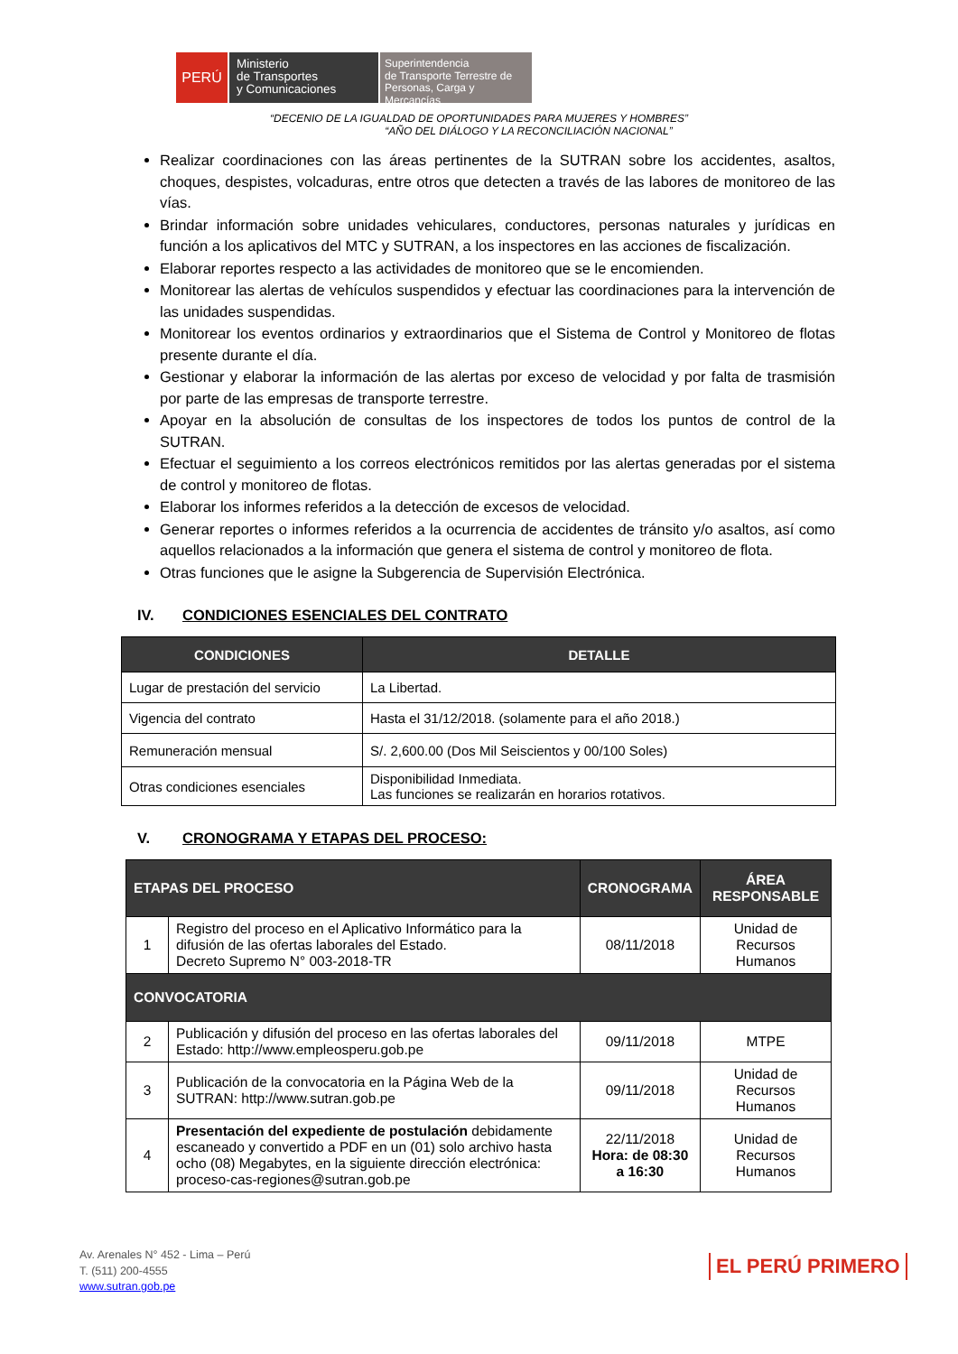PERÚ
Ministerio
de Transportes
y Comunicaciones
Superintendencia
de Transporte Terrestre de
Personas, Carga y Mercancías
“DECENIO DE LA IGUALDAD DE OPORTUNIDADES PARA MUJERES Y HOMBRES”
“AÑO DEL DIÁLOGO Y LA RECONCILIACIÓN NACIONAL”
Realizar coordinaciones con las áreas pertinentes de la SUTRAN sobre los accidentes, asaltos, choques, despistes, volcaduras, entre otros que detecten a través de las labores de monitoreo de las vías.
Brindar información sobre unidades vehiculares, conductores, personas naturales y jurídicas en función a los aplicativos del MTC y SUTRAN, a los inspectores en las acciones de fiscalización.
Elaborar reportes respecto a las actividades de monitoreo que se le encomienden.
Monitorear las alertas de vehículos suspendidos y efectuar las coordinaciones para la intervención de las unidades suspendidas.
Monitorear los eventos ordinarios y extraordinarios que el Sistema de Control y Monitoreo de flotas presente durante el día.
Gestionar y elaborar la información de las alertas por exceso de velocidad y por falta de trasmisión por parte de las empresas de transporte terrestre.
Apoyar en la absolución de consultas de los inspectores de todos los puntos de control de la SUTRAN.
Efectuar el seguimiento a los correos electrónicos remitidos por las alertas generadas por el sistema de control y monitoreo de flotas.
Elaborar los informes referidos a la detección de excesos de velocidad.
Generar reportes o informes referidos a la ocurrencia de accidentes de tránsito y/o asaltos, así como aquellos relacionados a la información que genera el sistema de control y monitoreo de flota.
Otras funciones que le asigne la Subgerencia de Supervisión Electrónica.
IV. CONDICIONES ESENCIALES DEL CONTRATO
| CONDICIONES | DETALLE |
| --- | --- |
| Lugar de prestación del servicio | La Libertad. |
| Vigencia del contrato | Hasta el 31/12/2018. (solamente para el año 2018.) |
| Remuneración mensual | S/. 2,600.00 (Dos Mil Seiscientos y 00/100 Soles) |
| Otras condiciones esenciales | Disponibilidad Inmediata. Las funciones se realizarán en horarios rotativos. |
V. CRONOGRAMA Y ETAPAS DEL PROCESO:
| ETAPAS DEL PROCESO | | CRONOGRAMA | ÁREA RESPONSABLE |
| --- | --- | --- | --- |
| 1 | Registro del proceso en el Aplicativo Informático para la difusión de las ofertas laborales del Estado. Decreto Supremo N° 003-2018-TR | 08/11/2018 | Unidad de Recursos Humanos |
| CONVOCATORIA | | | |
| 2 | Publicación y difusión del proceso en las ofertas laborales del Estado: http://www.empleosperu.gob.pe | 09/11/2018 | MTPE |
| 3 | Publicación de la convocatoria en la Página Web de la SUTRAN: http://www.sutran.gob.pe | 09/11/2018 | Unidad de Recursos Humanos |
| 4 | Presentación del expediente de postulación debidamente escaneado y convertido a PDF en un (01) solo archivo hasta ocho (08) Megabytes, en la siguiente dirección electrónica: proceso-cas-regiones@sutran.gob.pe | 22/11/2018 Hora: de 08:30 a 16:30 | Unidad de Recursos Humanos |
Av. Arenales N° 452 - Lima – Perú
T. (511) 200-4555
www.sutran.gob.pe
EL PERÚ PRIMERO